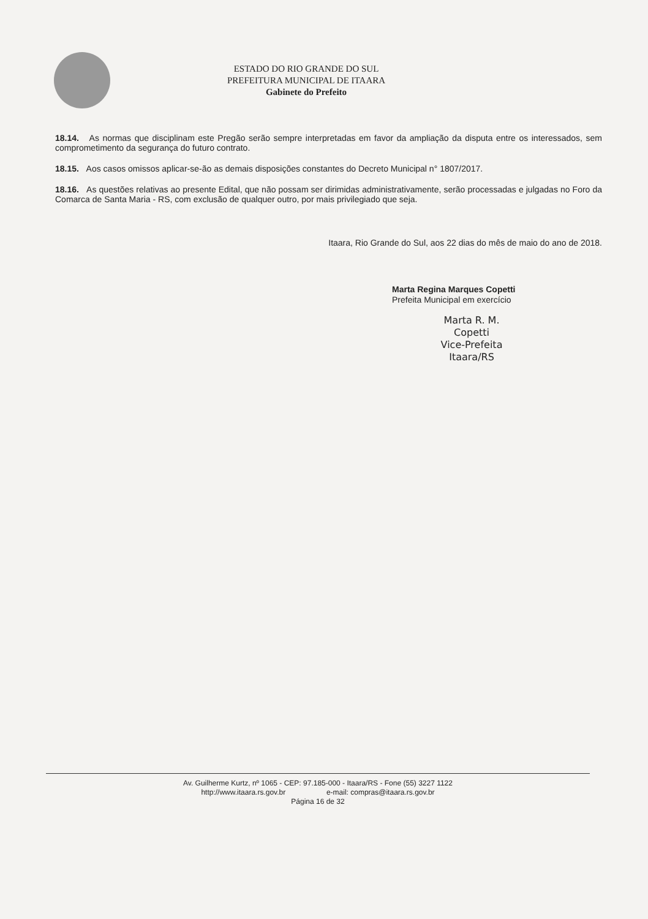ESTADO DO RIO GRANDE DO SUL
PREFEITURA MUNICIPAL DE ITAARA
Gabinete do Prefeito
18.14. As normas que disciplinam este Pregão serão sempre interpretadas em favor da ampliação da disputa entre os interessados, sem comprometimento da segurança do futuro contrato.
18.15. Aos casos omissos aplicar-se-ão as demais disposições constantes do Decreto Municipal n° 1807/2017.
18.16. As questões relativas ao presente Edital, que não possam ser dirimidas administrativamente, serão processadas e julgadas no Foro da Comarca de Santa Maria - RS, com exclusão de qualquer outro, por mais privilegiado que seja.
Itaara, Rio Grande do Sul, aos 22 dias do mês de maio do ano de 2018.
Marta Regina Marques Copetti
Prefeita Municipal em exercício
Marta R. M. Copetti
Vice-Prefeita
Itaara/RS
Av. Guilherme Kurtz, nº 1065 - CEP: 97.185-000 - Itaara/RS - Fone (55) 3227 1122
http://www.itaara.rs.gov.br e-mail: compras@itaara.rs.gov.br
Página 16 de 32